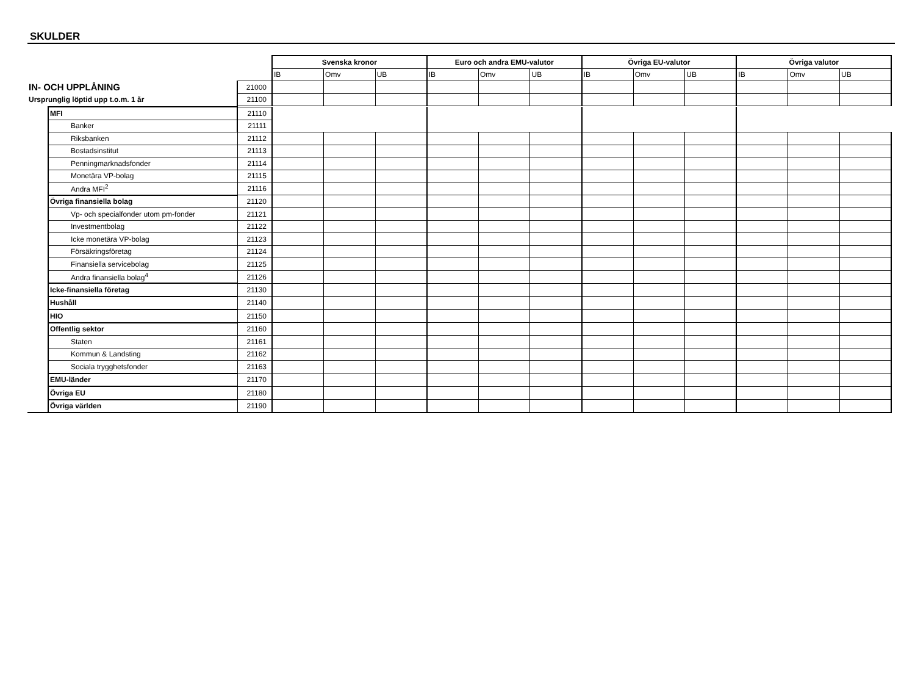SKULDER
| | | Svenska kronor | | | Euro och andra EMU-valutor | | | Övriga EU-valutor | | | Övriga valutor | | |
| --- | --- | --- | --- | --- | --- | --- | --- | --- | --- | --- | --- | --- | --- |
| | | IB | Omv | UB | IB | Omv | UB | IB | Omv | UB | IB | Omv | UB |
| IN- OCH UPPLÅNING | 21000 | | | | | | | | | | | | |
| Ursprunglig löptid upp t.o.m. 1 år | 21100 | | | | | | | | | | | | |
| | MFI | 21110 | | | | | | | | | | | | |
| | Banker | 21111 | | | | | | | | | | | | |
| | Riksbanken | 21112 | | | | | | | | | | | | |
| | Bostadsinstitut | 21113 | | | | | | | | | | | | |
| | Penningmarknadsfonder | 21114 | | | | | | | | | | | | |
| | Monetära VP-bolag | 21115 | | | | | | | | | | | | |
| | Andra MFI<sup>2</sup> | 21116 | | | | | | | | | | | | |
| | Övriga finansiella bolag | 21120 | | | | | | | | | | | | |
| | Vp- och specialfonder utom pm-fonder | 21121 | | | | | | | | | | | | |
| | Investmentbolag | 21122 | | | | | | | | | | | | |
| | Icke monetära VP-bolag | 21123 | | | | | | | | | | | | |
| | Försäkringsföretag | 21124 | | | | | | | | | | | | |
| | Finansiella servicebolag | 21125 | | | | | | | | | | | | |
| | Andra finansiella bolag<sup>4</sup> | 21126 | | | | | | | | | | | | |
| | Icke-finansiella företag | 21130 | | | | | | | | | | | | |
| | Hushåll | 21140 | | | | | | | | | | | | |
| | HIO | 21150 | | | | | | | | | | | | |
| | Offentlig sektor | 21160 | | | | | | | | | | | | |
| | Staten | 21161 | | | | | | | | | | | | |
| | Kommun & Landsting | 21162 | | | | | | | | | | | | |
| | Sociala trygghetsfonder | 21163 | | | | | | | | | | | | |
| | EMU-länder | 21170 | | | | | | | | | | | | |
| | Övriga EU | 21180 | | | | | | | | | | | | |
| | Övriga världen | 21190 | | | | | | | | | | | | |